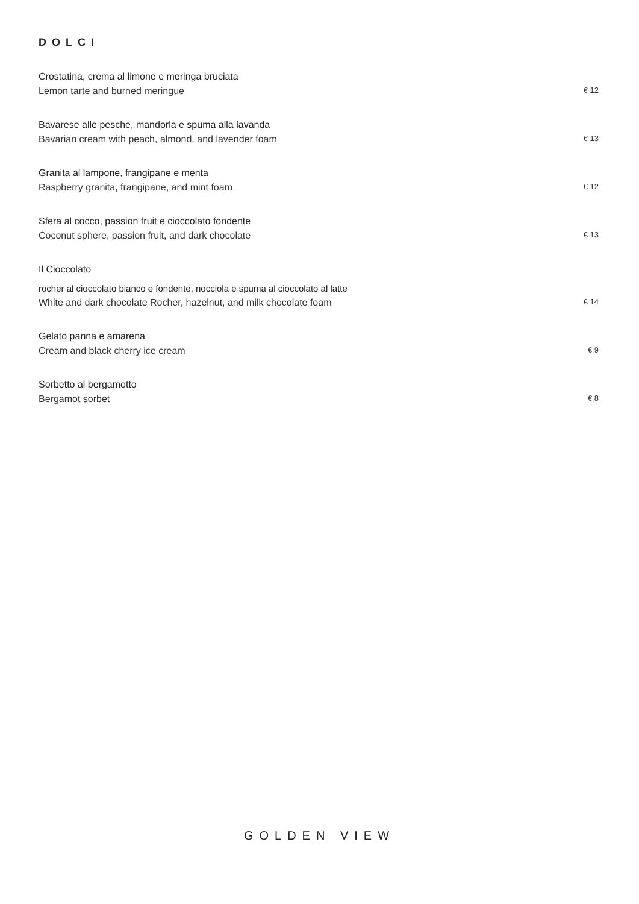DOLCI
Crostatina, crema al limone e meringa bruciata
Lemon tarte and burned meringue € 12
Bavarese alle pesche, mandorla e spuma alla lavanda
Bavarian cream with peach, almond, and lavender foam € 13
Granita al lampone, frangipane e menta
Raspberry granita, frangipane, and mint foam € 12
Sfera al cocco, passion fruit e cioccolato fondente
Coconut sphere, passion fruit, and dark chocolate € 13
Il Cioccolato
rocher al cioccolato bianco e fondente, nocciola e spuma al cioccolato al latte
White and dark chocolate Rocher, hazelnut, and milk chocolate foam € 14
Gelato panna e amarena
Cream and black cherry ice cream € 9
Sorbetto al bergamotto
Bergamot sorbet € 8
GOLDEN VIEW